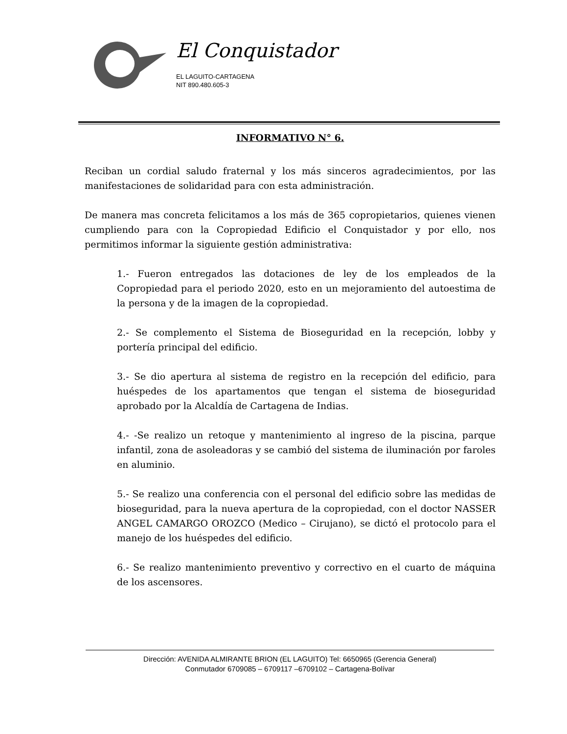El Conquistador
EL LAGUITO-CARTAGENA
NIT 890.480.605-3
INFORMATIVO N° 6.
Reciban un cordial saludo fraternal y los más sinceros agradecimientos, por las manifestaciones de solidaridad para con esta administración.
De manera mas concreta felicitamos a los más de 365 copropietarios, quienes vienen cumpliendo para con la Copropiedad Edificio el Conquistador y por ello, nos permitimos informar la siguiente gestión administrativa:
1.- Fueron entregados las dotaciones de ley de los empleados de la Copropiedad para el periodo 2020, esto en un mejoramiento del autoestima de la persona y de la imagen de la copropiedad.
2.- Se complemento el Sistema de Bioseguridad en la recepción, lobby y portería principal del edificio.
3.- Se dio apertura al sistema de registro en la recepción del edificio, para huéspedes de los apartamentos que tengan el sistema de bioseguridad aprobado por la Alcaldía de Cartagena de Indias.
4.- -Se realizo un retoque y mantenimiento al ingreso de la piscina, parque infantil, zona de asoleadoras y se cambió del sistema de iluminación por faroles en aluminio.
5.- Se realizo una conferencia con el personal del edificio sobre las medidas de bioseguridad, para la nueva apertura de la copropiedad, con el doctor NASSER ANGEL CAMARGO OROZCO (Medico – Cirujano), se dictó el protocolo para el manejo de los huéspedes del edificio.
6.- Se realizo mantenimiento preventivo y correctivo en el cuarto de máquina de los ascensores.
Dirección: AVENIDA ALMIRANTE BRION (EL LAGUITO) Tel: 6650965 (Gerencia General)
Conmutador 6709085 – 6709117 –6709102 – Cartagena-Bolívar